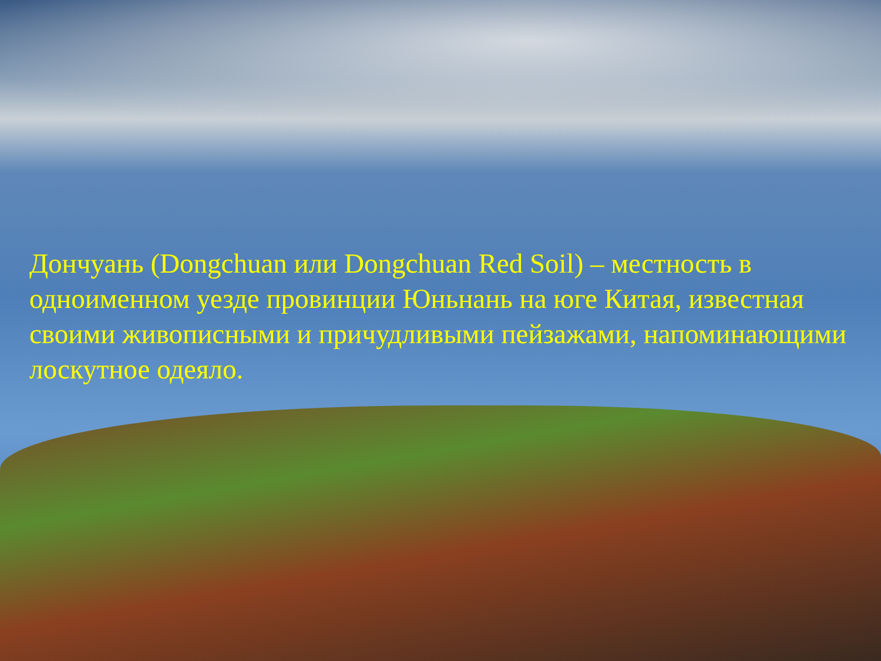Дончуань (Dongchuan или Dongchuan Red Soil) – местность в одноименном уезде провинции Юньнань на юге Китая, известная своими живописными и причудливыми пейзажами, напоминающими лоскутное одеяло.